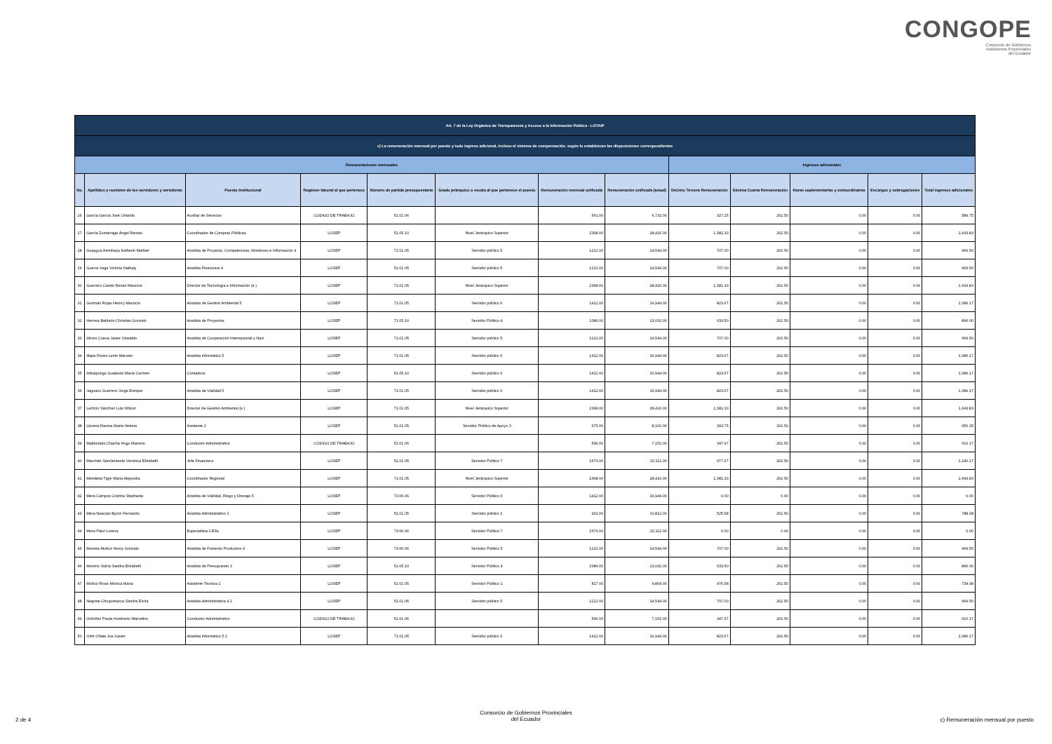CONGOPE
Consorcio de Gobiernos
Autónomos Provinciales
del Ecuador
| Art. 7 de la Ley Orgánica de Transparencia y Acceso a la Información Pública - LOTAIP | | | | | | | | | | | | |
| --- | --- | --- | --- | --- | --- | --- | --- | --- | --- | --- | --- | --- |
| c) La remuneración mensual por puesto y todo ingreso adicional, incluso el sistema de compensación, según lo establezcan las disposiciones correspondientes | | | | | | | | | | | | |
| Remuneraciones mensuales | | | | | | | | Ingresos adicionales | | | | |
| No. | Apellidos y nombres de los servidores y servidoras | Puesto Institucional | Regimen laboral al que pertenece | Número de partida presupuestaria | Grado jerárquico o escala al que pertenece el puesto | Remuneración mensual unificada | Remuneración unificada (anual) | Décimo Tercera Remuneración | Décima Cuarta Remuneración | Horas suplementarias y extraordinarias | Encargos y subrogaciones | Total ingresos adicionales |
| 26 | García García José Orlando | Auxiliar de Servicios | CODIGO DE TRABAJO | 51.01.06 | | 561.00 | 6,732.00 | 327.25 | 262.50 | 0.00 | 0.00 | 589.75 |
| 27 | García Zumárraga Ángel Renato | Coordinador de Compras Públicas | LOSEP | 51.05.10 | Nivel Jerárquico Superior | 2368.00 | 28,416.00 | 1,381.33 | 262.50 | 0.00 | 0.00 | 1,643.83 |
| 28 | Guaygua Asimbaya Katherin Marbiel | Analista de Proyecto, Competencias, Monitoreo e Información 4 | LOSEP | 71.01.05 | Servidor público 5 | 1212.00 | 14,544.00 | 707.00 | 262.50 | 0.00 | 0.00 | 969.50 |
| 29 | Guerra Vega Victoria Nathaly | Analista Financiera 4 | LOSEP | 51.01.05 | Servidor público 5 | 1212.00 | 14,544.00 | 707.00 | 262.50 | 0.00 | 0.00 | 969.50 |
| 30 | Guerrero Cando Renán Mauricio | Director de Tecnología e Información (e ) | LOSEP | 71.01.05 | Nivel Jerárquico Superior | 2368.00 | 28,416.00 | 1,381.33 | 262.50 | 0.00 | 0.00 | 1,643.83 |
| 31 | Guzmán Rojas Henrry Mauricio | Analista de Gestión Ambiental 5 | LOSEP | 71.01.05 | Servidor público 6 | 1412.00 | 16,944.00 | 823.67 | 262.50 | 0.00 | 0.00 | 1,086.17 |
| 32 | Herrera Baldeón Christian Gonzalo | Analista de Proyectos | LOSEP | 71.05.10 | Servidor Público 4 | 1086.00 | 13,032.00 | 633.50 | 262.50 | 0.00 | 0.00 | 896.00 |
| 33 | Idrovo Cueva Javier Oswaldo | Analista de Cooperación Internacional y Naci | LOSEP | 71.01.05 | Servidor público 5 | 1212.00 | 14,544.00 | 707.00 | 262.50 | 0.00 | 0.00 | 969.50 |
| 34 | Illapa Flores Lenin Marcelo | Analista Informático 5 | LOSEP | 71.01.05 | Servidor público 6 | 1412.00 | 16,944.00 | 823.67 | 262.50 | 0.00 | 0.00 | 1,086.17 |
| 35 | Imbaquingo Gualavisí María Carmen | Contadora | LOSEP | 51.05.10 | Servidor público 6 | 1412.00 | 16,944.00 | 823.67 | 262.50 | 0.00 | 0.00 | 1,086.17 |
| 36 | Jaguaco Guerrero Jorge Enrique | Analista de Vialidad 5 | LOSEP | 71.01.05 | Servidor público 6 | 1412.00 | 16,944.00 | 823.67 | 262.50 | 0.00 | 0.00 | 1,086.17 |
| 37 | Lechón Sánchez Luis Wilson | Director de Gestión Ambiental (e ) | LOSEP | 71.01.05 | Nivel Jerárquico Superior | 2368.00 | 28,416.00 | 1,381.33 | 262.50 | 0.00 | 0.00 | 1,643.83 |
| 38 | Llerena Ramos María Helena | Asistente 2 | LOSEP | 51.01.05 | Servidor Público de Apoyo 3 | 675.00 | 8,100.00 | 393.75 | 262.50 | 0.00 | 0.00 | 656.25 |
| 39 | Maldonado Chacha Hugo Marcelo | Conductor Administrativo | CODIGO DE TRABAJO | 51.01.06 | | 596.00 | 7,152.00 | 347.67 | 262.50 | 0.00 | 0.00 | 610.17 |
| 40 | Marchán Sanclemente Verónica Elizabeth | Jefe Financiera | LOSEP | 51.01.05 | Servidor Público 7 | 1676.00 | 20,112.00 | 977.67 | 262.50 | 0.00 | 0.00 | 1,240.17 |
| 41 | Mendieta Tigre María Alejandra | Coordinador Regional | LOSEP | 71.01.05 | Nivel Jerárquico Superior | 2368.00 | 28,416.00 | 1,381.33 | 262.50 | 0.00 | 0.00 | 1,643.83 |
| 42 | Mera Campos Cristina Stephanie | Analista de Vialidad, Riego y Drenaje 5 | LOSEP | 73.06.06 | Servidor Público 6 | 1412.00 | 16,944.00 | 0.00 | 0.00 | 0.00 | 0.00 | 0.00 |
| 43 | Mera Neacato Byron Fernando | Analista Administrativo 1 | LOSEP | 51.01.05 | Servidor público 2 | 901.00 | 10,812.00 | 525.58 | 262.50 | 0.00 | 0.00 | 788.08 |
| 44 | Mora Páez Lorena | Especialista CIFAL | LOSEP | 73.06.06 | Servidor Público 7 | 1676.00 | 20,112.00 | 0.00 | 0.00 | 0.00 | 0.00 | 0.00 |
| 45 | Moreira Muñoz Henry Gonzalo | Analista de Fomento Productivo 4 | LOSEP | 73.06.06 | Servidor Público 5 | 1212.00 | 14,544.00 | 707.00 | 262.50 | 0.00 | 0.00 | 969.50 |
| 46 | Moreno Subía Sandra Elizabeth | Analista de Presupuesto 3 | LOSEP | 51.05.10 | Servidor Público 4 | 1086.00 | 13,032.00 | 633.50 | 262.50 | 0.00 | 0.00 | 896.00 |
| 47 | Muñoz Rivas Mónica María | Asistente Técnica 2 | LOSEP | 51.01.05 | Servidor Público 1 | 817.00 | 9,804.00 | 476.58 | 262.50 | 0.00 | 0.00 | 739.08 |
| 48 | Negrete Chuquimarca Sandra Elvira | Analista Administrativa 4.1 | LOSEP | 51.01.05 | Servidor público 5 | 1212.00 | 14,544.00 | 707.00 | 262.50 | 0.00 | 0.00 | 969.50 |
| 49 | Ordoñez Pauta Humberto Marcelino | Conductor Administrativo | CODIGO DE TRABAJO | 51.01.06 | | 596.00 | 7,152.00 | 347.67 | 262.50 | 0.00 | 0.00 | 610.17 |
| 50 | Ortiz Oñate Joe Xavier | Analista Informático 5.1 | LOSEP | 71.01.05 | Servidor público 6 | 1412.00 | 16,944.00 | 823.67 | 262.50 | 0.00 | 0.00 | 1,086.17 |
2 de 4
Consorcio de Gobiernos Provinciales
del Ecuador
c) Remuneración mensual por puesto